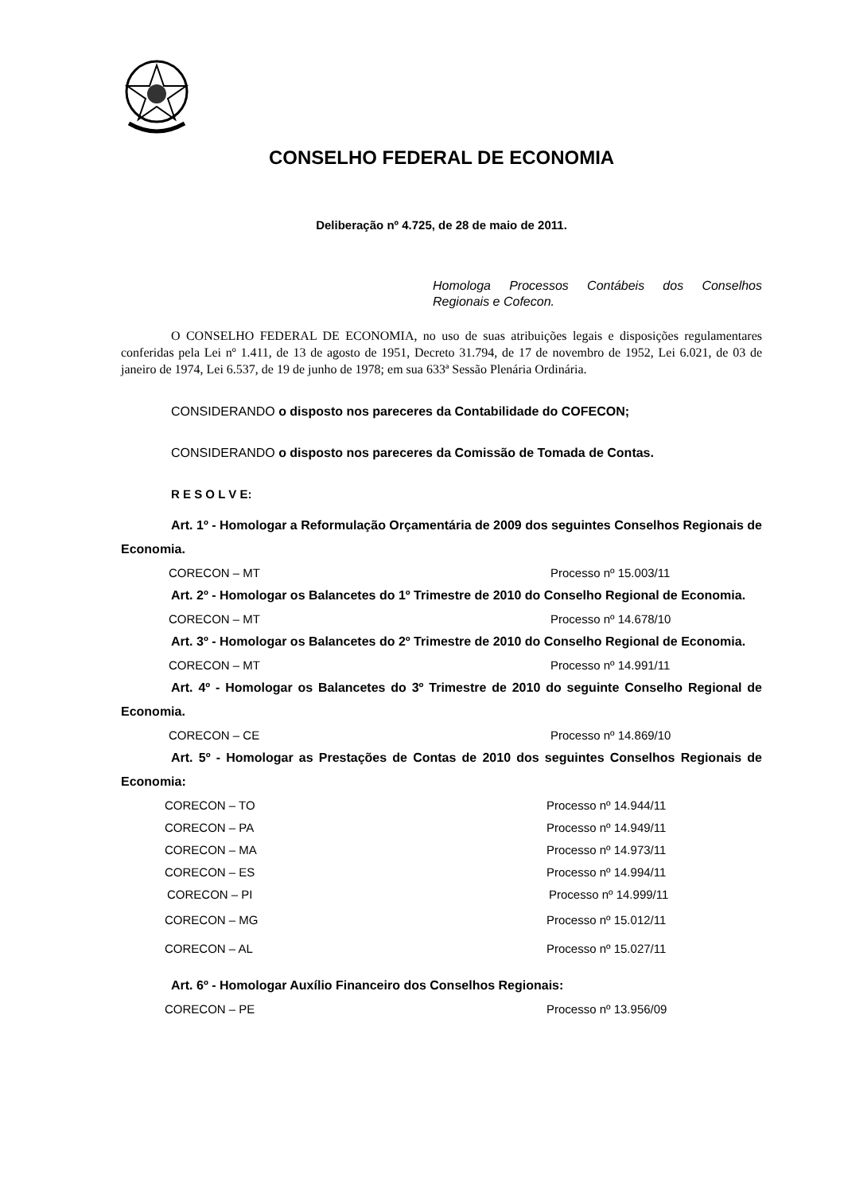CONSELHO FEDERAL DE ECONOMIA
Deliberação nº 4.725, de 28 de maio de 2011.
Homologa Processos Contábeis dos Conselhos Regionais e Cofecon.
O CONSELHO FEDERAL DE ECONOMIA, no uso de suas atribuições legais e disposições regulamentares conferidas pela Lei nº 1.411, de 13 de agosto de 1951, Decreto 31.794, de 17 de novembro de 1952, Lei 6.021, de 03 de janeiro de 1974, Lei 6.537, de 19 de junho de 1978; em sua 633ª Sessão Plenária Ordinária.
CONSIDERANDO o disposto nos pareceres da Contabilidade do COFECON;
CONSIDERANDO o disposto nos pareceres da Comissão de Tomada de Contas.
R E S O L V E:
Art. 1º - Homologar a Reformulação Orçamentária de 2009 dos seguintes Conselhos Regionais de Economia.
CORECON – MT Processo nº 15.003/11
Art. 2º - Homologar os Balancetes do 1º Trimestre de 2010 do Conselho Regional de Economia.
CORECON – MT Processo nº 14.678/10
Art. 3º - Homologar os Balancetes do 2º Trimestre de 2010 do Conselho Regional de Economia.
CORECON – MT Processo nº 14.991/11
Art. 4º - Homologar os Balancetes do 3º Trimestre de 2010 do seguinte Conselho Regional de Economia.
CORECON – CE Processo nº 14.869/10
Art. 5º - Homologar as Prestações de Contas de 2010 dos seguintes Conselhos Regionais de Economia:
CORECON – TO Processo nº 14.944/11
CORECON – PA Processo nº 14.949/11
CORECON – MA Processo nº 14.973/11
CORECON – ES Processo nº 14.994/11
CORECON – PI Processo nº 14.999/11
CORECON – MG Processo nº 15.012/11
CORECON – AL Processo nº 15.027/11
Art. 6º - Homologar Auxílio Financeiro dos Conselhos Regionais:
CORECON – PE Processo nº 13.956/09